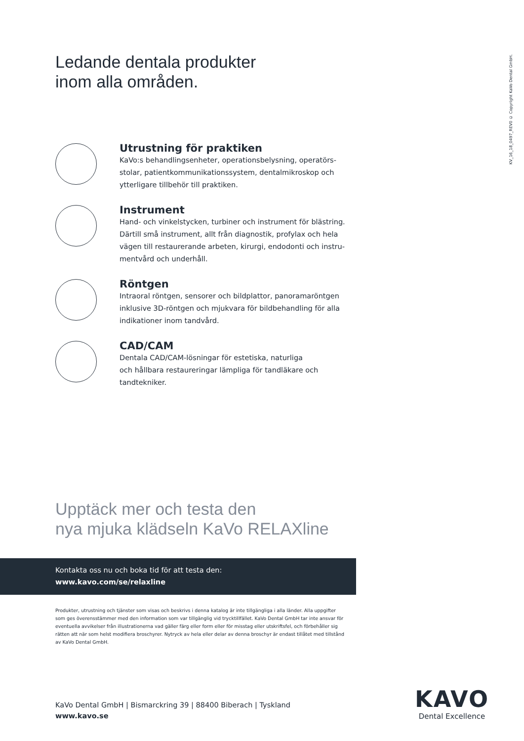Ledande dentala produkter
inom alla områden.
KV_16_18_0497_REV0 © Copyright KaVo Dental GmbH.
Utrustning för praktiken
KaVo:s behandlingsenheter, operationsbelysning, operatörs-
stolar, patientkommunikationssystem, dentalmikroskop och
ytterligare tillbehör till praktiken.
Instrument
Hand- och vinkelstycken, turbiner och instrument för blästring.
Därtill små instrument, allt från diagnostik, profylax och hela
vägen till restaurerande arbeten, kirurgi, endodonti och instru-
mentvård och underhåll.
Röntgen
Intraoral röntgen, sensorer och bildplattor, panoramaröntgen
inklusive 3D-röntgen och mjukvara för bildbehandling för alla
indikationer inom tandvård.
CAD/CAM
Dentala CAD/CAM-lösningar för estetiska, naturliga
och hållbara restaureringar lämpliga för tandläkare och
tandtekniker.
Upptäck mer och testa den
nya mjuka klädseln KaVo RELAXline
Kontakta oss nu och boka tid för att testa den:
www.kavo.com/se/relaxline
Produkter, utrustning och tjänster som visas och beskrivs i denna katalog är inte tillgängliga i alla länder. Alla uppgifter som ges överensstämmer med den information som var tillgänglig vid trycktillfället. KaVo Dental GmbH tar inte ansvar för eventuella avvikelser från illustrationerna vad gäller färg eller form eller för misstag eller utskriftsfel, och förbehåller sig rätten att när som helst modifiera broschyrer. Nytryck av hela eller delar av denna broschyr är endast tillåtet med tillstånd av KaVo Dental GmbH.
KaVo Dental GmbH | Bismarckring 39 | 88400 Biberach | Tyskland
www.kavo.se
KAVO
Dental Excellence